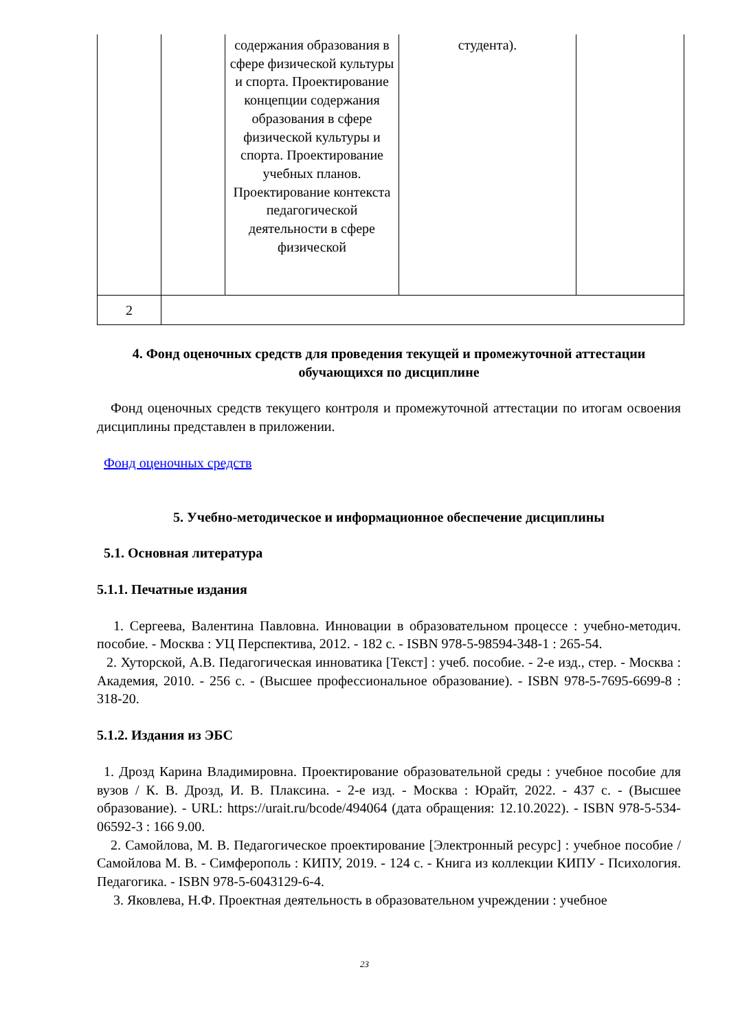| | | содержания образования в сфере физической культуры и спорта. Проектирование концепции содержания образования в сфере физической культуры и спорта. Проектирование учебных планов. Проектирование контекста педагогической деятельности в сфере физической | студента). | |
| 2 | | | | |
4. Фонд оценочных средств для проведения текущей и промежуточной аттестации обучающихся по дисциплине
Фонд оценочных средств текущего контроля и промежуточной аттестации по итогам освоения дисциплины представлен в приложении.
Фонд оценочных средств
5. Учебно-методическое и информационное обеспечение дисциплины
5.1. Основная литература
5.1.1. Печатные издания
1. Сергеева, Валентина Павловна. Инновации в образовательном процессе : учебно-методич. пособие. - Москва : УЦ Перспектива, 2012. - 182 с. - ISBN 978-5-98594-348-1 : 265-54.
2. Хуторской, А.В. Педагогическая инноватика [Текст] : учеб. пособие. - 2-е изд., стер. - Москва : Академия, 2010. - 256 с. - (Высшее профессиональное образование). - ISBN 978-5-7695-6699-8 : 318-20.
5.1.2. Издания из ЭБС
1. Дрозд Карина Владимировна. Проектирование образовательной среды : учебное пособие для вузов / К. В. Дрозд, И. В. Плаксина. - 2-е изд. - Москва : Юрайт, 2022. - 437 с. - (Высшее образование). - URL: https://urait.ru/bcode/494064 (дата обращения: 12.10.2022). - ISBN 978-5-534-06592-3 : 166 9.00.
2. Самойлова, М. В. Педагогическое проектирование [Электронный ресурс] : учебное пособие / Самойлова М. В. - Симферополь : КИПУ, 2019. - 124 с. - Книга из коллекции КИПУ - Психология. Педагогика. - ISBN 978-5-6043129-6-4.
3. Яковлева, Н.Ф. Проектная деятельность в образовательном учреждении : учебное
23